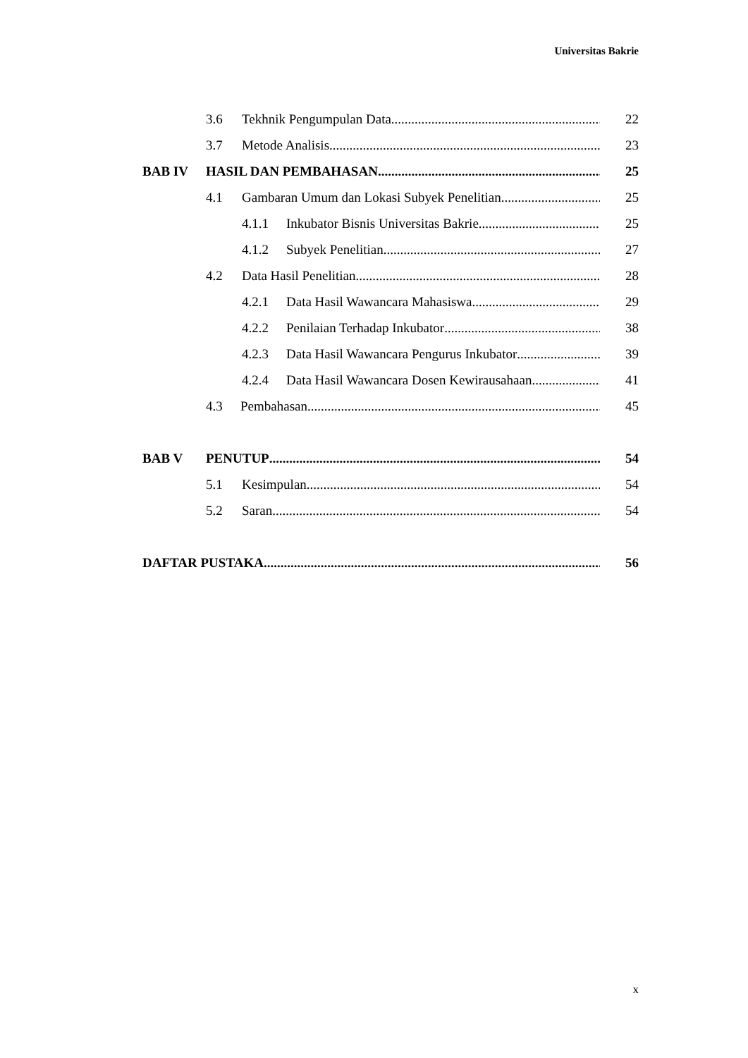Universitas Bakrie
3.6 Tekhnik Pengumpulan Data 22
3.7 Metode Analisis 23
BAB IV HASIL DAN PEMBAHASAN 25
4.1 Gambaran Umum dan Lokasi Subyek Penelitian 25
4.1.1 Inkubator Bisnis Universitas Bakrie 25
4.1.2 Subyek Penelitian 27
4.2 Data Hasil Penelitian 28
4.2.1 Data Hasil Wawancara Mahasiswa 29
4.2.2 Penilaian Terhadap Inkubator 38
4.2.3 Data Hasil Wawancara Pengurus Inkubator 39
4.2.4 Data Hasil Wawancara Dosen Kewirausahaan 41
4.3 Pembahasan 45
BAB V PENUTUP 54
5.1 Kesimpulan 54
5.2 Saran 54
DAFTAR PUSTAKA 56
x